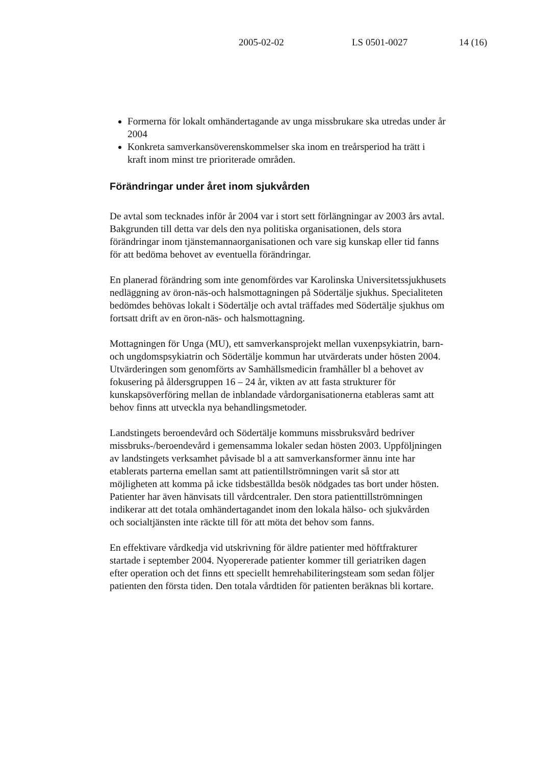2005-02-02 LS 0501-0027 14 (16)
Formerna för lokalt omhändertagande av unga missbrukare ska utredas under år 2004
Konkreta samverkansöverenskommelser ska inom en treårsperiod ha trätt i kraft inom minst tre prioriterade områden.
Förändringar under året inom sjukvården
De avtal som tecknades inför år 2004 var i stort sett förlängningar av 2003 års avtal. Bakgrunden till detta var dels den nya politiska organisationen, dels stora förändringar inom tjänstemannaorganisationen och vare sig kunskap eller tid fanns för att bedöma behovet av eventuella förändringar.
En planerad förändring som inte genomfördes var Karolinska Universitetssjukhusets nedläggning av öron-näs-och halsmottagningen på Södertälje sjukhus. Specialiteten bedömdes behövas lokalt i Södertälje och avtal träffades med Södertälje sjukhus om fortsatt drift av en öron-näs- och halsmottagning.
Mottagningen för Unga (MU), ett samverkansprojekt mellan vuxenpsykiatrin, barn- och ungdomspsykiatrin och Södertälje kommun har utvärderats under hösten 2004. Utvärderingen som genomförts av Samhällsmedicin framhåller bl a behovet av fokusering på åldersgruppen 16 – 24 år, vikten av att fasta strukturer för kunskapsöverföring mellan de inblandade vårdorganisationerna etableras samt att behov finns att utveckla nya behandlingsmetoder.
Landstingets beroendevård och Södertälje kommuns missbruksvård bedriver missbruks-/beroendevård i gemensamma lokaler sedan hösten 2003. Uppföljningen av landstingets verksamhet påvisade bl a att samverkansformer ännu inte har etablerats parterna emellan samt att patientillströmningen varit så stor att möjligheten att komma på icke tidsbeställda besök nödgades tas bort under hösten. Patienter har även hänvisats till vårdcentraler. Den stora patienttillströmningen indikerar att det totala omhändertagandet inom den lokala hälso- och sjukvården och socialtjänsten inte räckte till för att möta det behov som fanns.
En effektivare vårdkedja vid utskrivning för äldre patienter med höftfrakturer startade i september 2004. Nyopererade patienter kommer till geriatriken dagen efter operation och det finns ett speciellt hemrehabiliteringsteam som sedan följer patienten den första tiden. Den totala vårdtiden för patienten beräknas bli kortare.